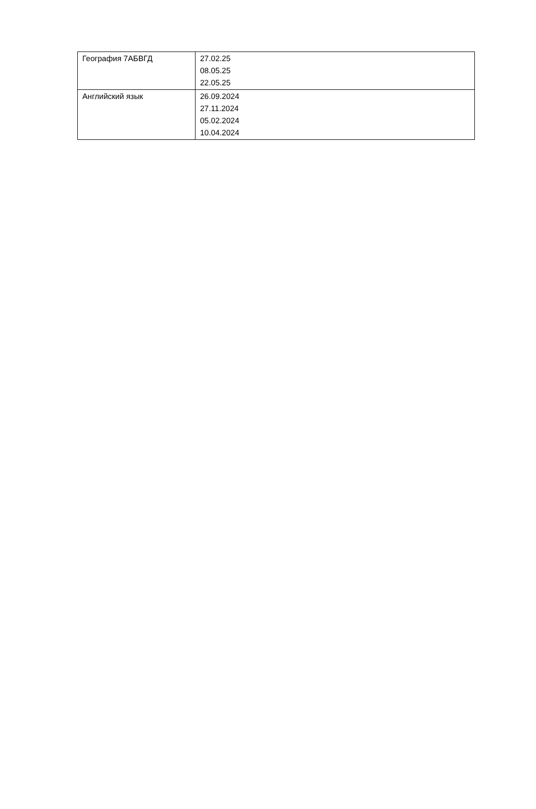| География 7АБВГД | 27.02.25 08.05.25 22.05.25 |
| Английский язык | 26.09.2024 27.11.2024 05.02.2024 10.04.2024 |